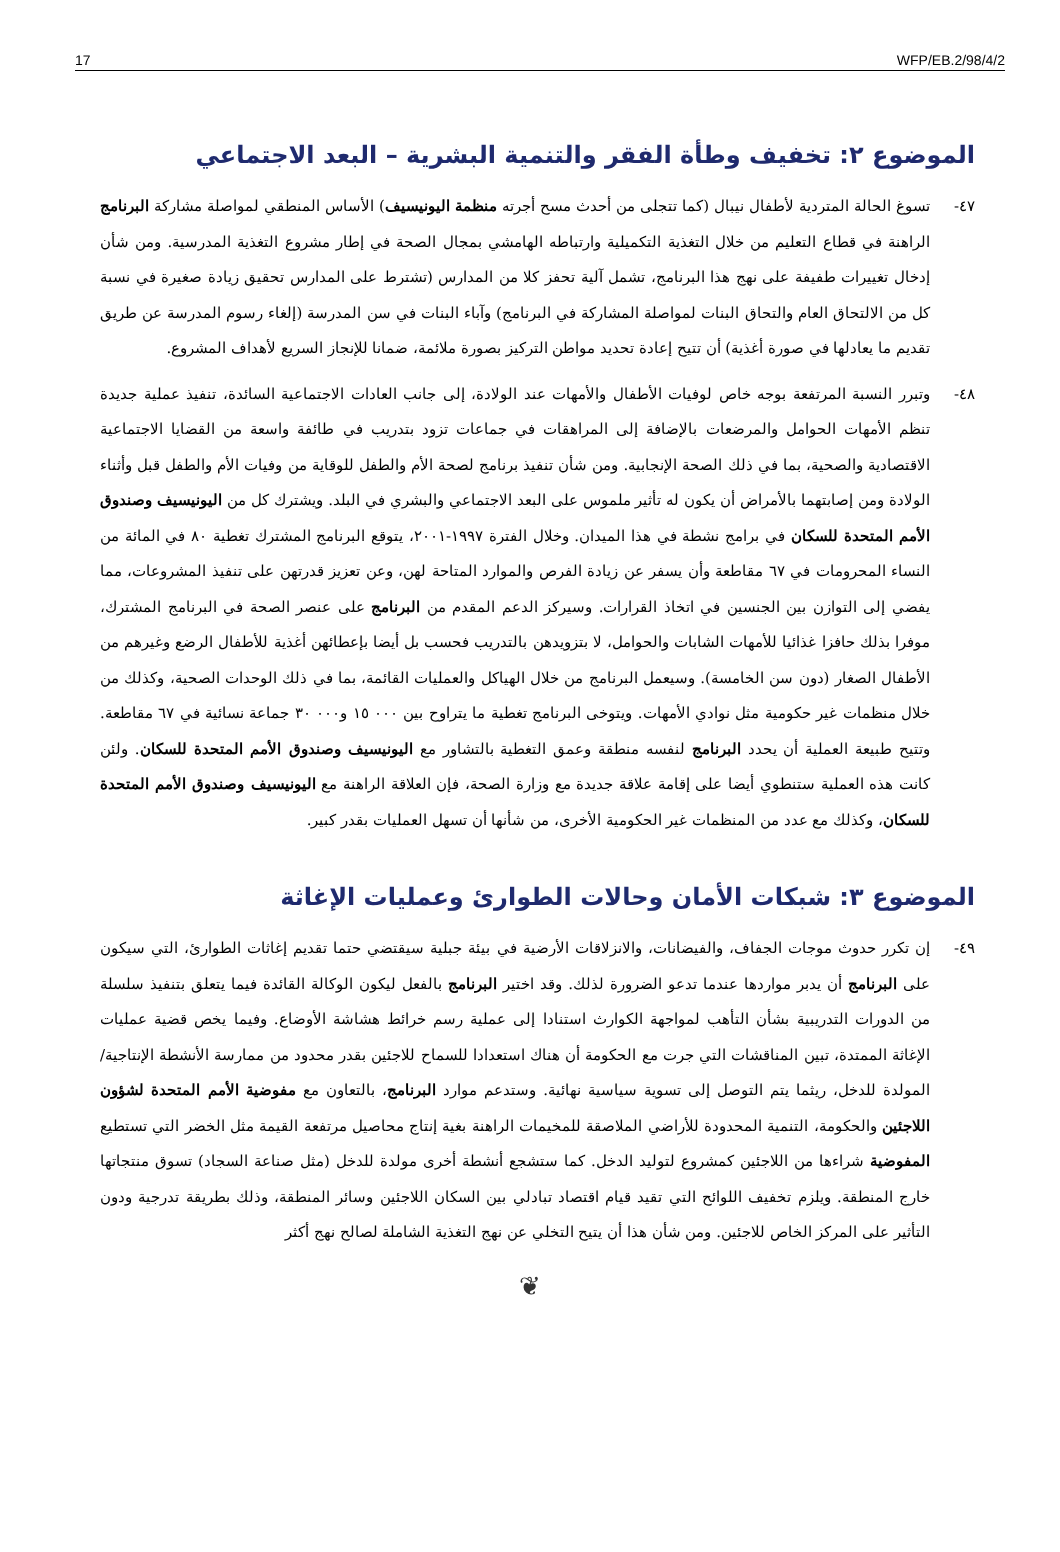17 WFP/EB.2/98/4/2
الموضوع ٢: تخفيف وطأة الفقر والتنمية البشرية – البعد الاجتماعي
٤٧- تسوغ الحالة المتردية لأطفال نيبال (كما تتجلى من أحدث مسح أجرته منظمة اليونيسيف) الأساس المنطقي لمواصلة مشاركة البرنامج الراهنة في قطاع التعليم من خلال التغذية التكميلية وارتباطه الهامشي بمجال الصحة في إطار مشروع التغذية المدرسية. ومن شأن إدخال تغييرات طفيفة على نهج هذا البرنامج، تشمل آلية تحفز كلا من المدارس (تشترط على المدارس تحقيق زيادة صغيرة في نسبة كل من الالتحاق العام والتحاق البنات لمواصلة المشاركة في البرنامج) وآباء البنات في سن المدرسة (إلغاء رسوم المدرسة عن طريق تقديم ما يعادلها في صورة أغذية) أن تتيح إعادة تحديد مواطن التركيز بصورة ملائمة، ضمانا للإنجاز السريع لأهداف المشروع.
٤٨- وتبرر النسبة المرتفعة بوجه خاص لوفيات الأطفال والأمهات عند الولادة، إلى جانب العادات الاجتماعية السائدة، تنفيذ عملية جديدة تنظم الأمهات الحوامل والمرضعات بالإضافة إلى المراهقات في جماعات تزود بتدريب في طائفة واسعة من القضايا الاجتماعية الاقتصادية والصحية، بما في ذلك الصحة الإنجابية. ومن شأن تنفيذ برنامج لصحة الأم والطفل للوقاية من وفيات الأم والطفل قبل وأثناء الولادة ومن إصابتهما بالأمراض أن يكون له تأثير ملموس على البعد الاجتماعي والبشري في البلد. ويشترك كل من اليونيسيف وصندوق الأمم المتحدة للسكان في برامج نشطة في هذا الميدان. وخلال الفترة ١٩٩٧-٢٠٠١، يتوقع البرنامج المشترك تغطية ٨٠ في المائة من النساء المحرومات في ٦٧ مقاطعة وأن يسفر عن زيادة الفرص والموارد المتاحة لهن، وعن تعزيز قدرتهن على تنفيذ المشروعات، مما يفضي إلى التوازن بين الجنسين في اتخاذ القرارات. وسيركز الدعم المقدم من البرنامج على عنصر الصحة في البرنامج المشترك، موفرا بذلك حافزا غذائيا للأمهات الشابات والحوامل، لا بتزويدهن بالتدريب فحسب بل أيضا بإعطائهن أغذية للأطفال الرضع وغيرهم من الأطفال الصغار (دون سن الخامسة). وسيعمل البرنامج من خلال الهياكل والعمليات القائمة، بما في ذلك الوحدات الصحية، وكذلك من خلال منظمات غير حكومية مثل نوادي الأمهات. ويتوخى البرنامج تغطية ما يتراوح بين ٠٠٠ ١٥ و٠٠٠ ٣٠ جماعة نسائية في ٦٧ مقاطعة. وتتيح طبيعة العملية أن يحدد البرنامج لنفسه منطقة وعمق التغطية بالتشاور مع اليونيسيف وصندوق الأمم المتحدة للسكان. ولئن كانت هذه العملية ستنطوي أيضا على إقامة علاقة جديدة مع وزارة الصحة، فإن العلاقة الراهنة مع اليونيسيف وصندوق الأمم المتحدة للسكان، وكذلك مع عدد من المنظمات غير الحكومية الأخرى، من شأنها أن تسهل العمليات بقدر كبير.
الموضوع ٣: شبكات الأمان وحالات الطوارئ وعمليات الإغاثة
٤٩- إن تكرر حدوث موجات الجفاف، والفيضانات، والانزلاقات الأرضية في بيئة جبلية سيقتضي حتما تقديم إغاثات الطوارئ، التي سيكون على البرنامج أن يدبر مواردها عندما تدعو الضرورة لذلك. وقد اختير البرنامج بالفعل ليكون الوكالة القائدة فيما يتعلق بتنفيذ سلسلة من الدورات التدريبية بشأن التأهب لمواجهة الكوارث استنادا إلى عملية رسم خرائط هشاشة الأوضاع. وفيما يخص قضية عمليات الإغاثة الممتدة، تبين المناقشات التي جرت مع الحكومة أن هناك استعدادا للسماح للاجئين بقدر محدود من ممارسة الأنشطة الإنتاجية/المولدة للدخل، ريثما يتم التوصل إلى تسوية سياسية نهائية. وستدعم موارد البرنامج، بالتعاون مع مفوضية الأمم المتحدة لشؤون اللاجئين والحكومة، التنمية المحدودة للأراضي الملاصقة للمخيمات الراهنة بغية إنتاج محاصيل مرتفعة القيمة مثل الخضر التي تستطيع المفوضية شراءها من اللاجئين كمشروع لتوليد الدخل. كما ستشجع أنشطة أخرى مولدة للدخل (مثل صناعة السجاد) تسوق منتجاتها خارج المنطقة. ويلزم تخفيف اللوائح التي تقيد قيام اقتصاد تبادلي بين السكان اللاجئين وسائر المنطقة، وذلك بطريقة تدرجية ودون التأثير على المركز الخاص للاجئين. ومن شأن هذا أن يتيح التخلي عن نهج التغذية الشاملة لصالح نهج أكثر
❦